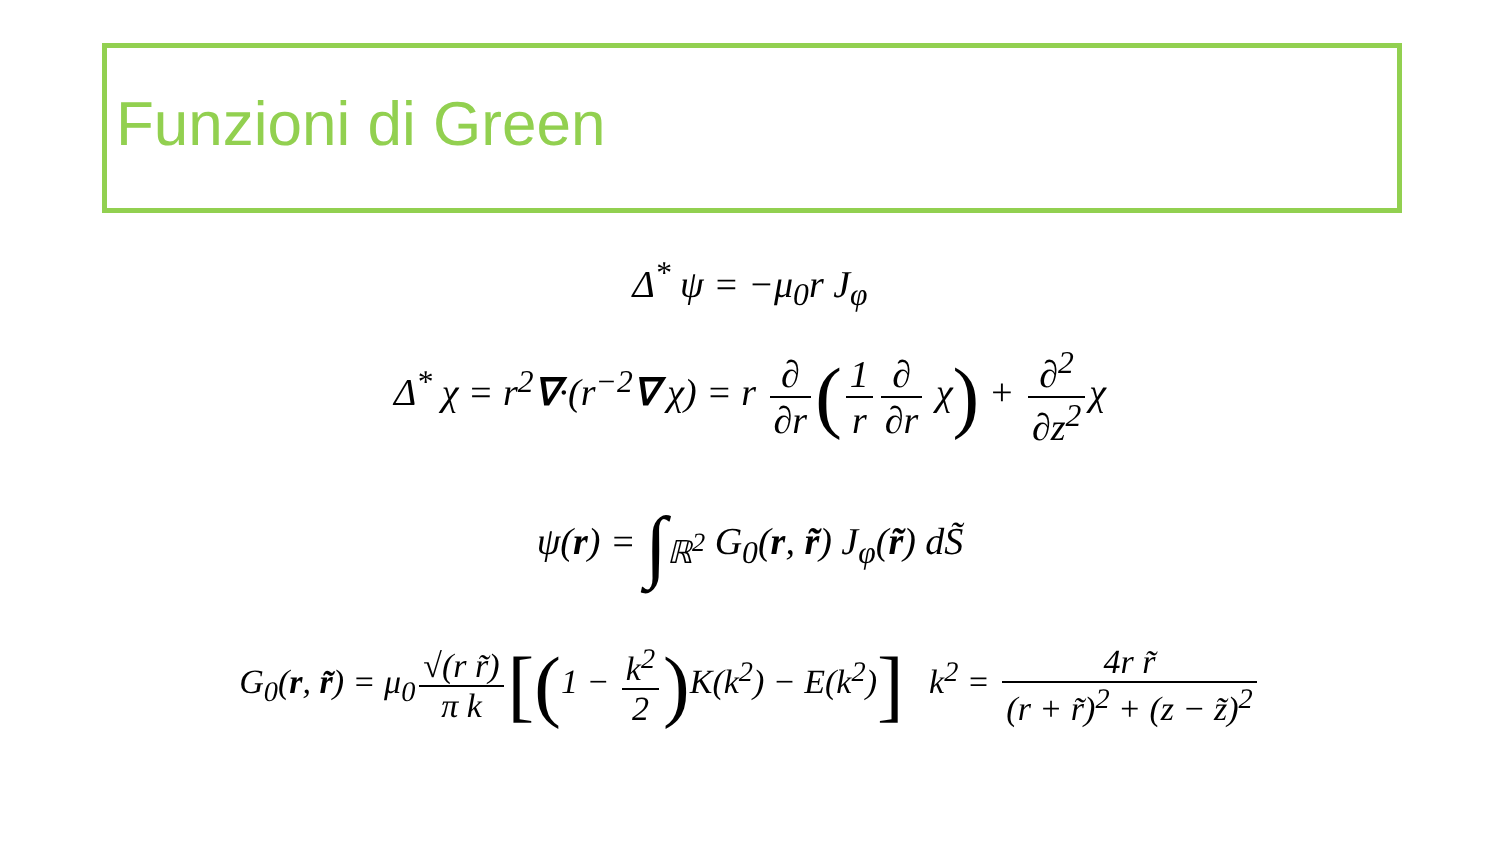Funzioni di Green
Δ<sup>*</sup> ψ = −μ<sub>0</sub>r J<sub>φ</sub>
Δ<sup>*</sup> χ = r<sup>2</sup>∇·(r<sup>−2</sup>∇ χ) = r ∂ ∂r (1 r ∂ ∂r χ) + ∂<sup>2</sup> ∂z<sup>2</sup> χ
ψ(r) = ∫<sub>ℝ<sup>2</sup></sub> G<sub>0</sub>(r, r̃) J<sub>φ</sub>(r̃) dS̃
G<sub>0</sub>(r, r̃) = μ<sub>0</sub> √(r r̃) π k [(1 − k<sup>2</sup> 2) K(k<sup>2</sup>) − E(k<sup>2</sup>)] k<sup>2</sup> = 4r r̃ (r + r̃)<sup>2</sup> + (z − z̃)<sup>2</sup>